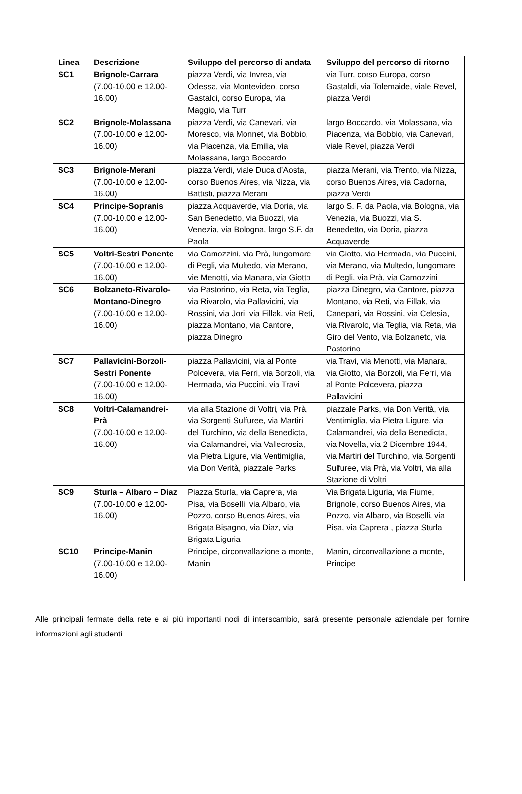| Linea | Descrizione | Sviluppo del percorso di andata | Sviluppo del percorso di ritorno |
| --- | --- | --- | --- |
| SC1 | Brignole-Carrara (7.00-10.00 e 12.00-16.00) | piazza Verdi, via Invrea, via Odessa, via Montevideo, corso Gastaldi, corso Europa, via Maggio, via Turr | via Turr, corso Europa, corso Gastaldi, via Tolemaide, viale Revel, piazza Verdi |
| SC2 | Brignole-Molassana (7.00-10.00 e 12.00-16.00) | piazza Verdi, via Canevari, via Moresco, via Monnet, via Bobbio, via Piacenza, via Emilia, via Molassana, largo Boccardo | largo Boccardo, via Molassana, via Piacenza, via Bobbio, via Canevari, viale Revel, piazza Verdi |
| SC3 | Brignole-Merani (7.00-10.00 e 12.00-16.00) | piazza Verdi, viale Duca d’Aosta, corso Buenos Aires, via Nizza, via Battisti, piazza Merani | piazza Merani, via Trento, via Nizza, corso Buenos Aires, via Cadorna, piazza Verdi |
| SC4 | Principe-Sopranis (7.00-10.00 e 12.00-16.00) | piazza Acquaverde, via Doria, via San Benedetto, via Buozzi, via Venezia, via Bologna, largo S.F. da Paola | largo S. F. da Paola, via Bologna, via Venezia, via Buozzi, via S. Benedetto, via Doria, piazza Acquaverde |
| SC5 | Voltri-Sestri Ponente (7.00-10.00 e 12.00-16.00) | via Camozzini, via Prà, lungomare di Pegli, via Multedo, via Merano, vie Menotti, via Manara, via Giotto | via Giotto, via Hermada, via Puccini, via Merano, via Multedo, lungomare di Pegli, via Prà, via Camozzini |
| SC6 | Bolzaneto-Rivarolo-Montano-Dinegro (7.00-10.00 e 12.00-16.00) | via Pastorino, via Reta, via Teglia, via Rivarolo, via Pallavicini, via Rossini, via Jori, via Fillak, via Reti, piazza Montano, via Cantore, piazza Dinegro | piazza Dinegro, via Cantore, piazza Montano, via Reti, via Fillak, via Canepari, via Rossini, via Celesia, via Rivarolo, via Teglia, via Reta, via Giro del Vento, via Bolzaneto, via Pastorino |
| SC7 | Pallavicini-Borzoli-Sestri Ponente (7.00-10.00 e 12.00-16.00) | piazza Pallavicini, via al Ponte Polcevera, via Ferri, via Borzoli, via Hermada, via Puccini, via Travi | via Travi, via Menotti, via Manara, via Giotto, via Borzoli, via Ferri, via al Ponte Polcevera, piazza Pallavicini |
| SC8 | Voltri-Calamandrei-Prà (7.00-10.00 e 12.00-16.00) | via alla Stazione di Voltri, via Prà, via Sorgenti Sulfuree, via Martiri del Turchino, via della Benedicta, via Calamandrei, via Vallecrosia, via Pietra Ligure, via Ventimiglia, via Don Verità, piazzale Parks | piazzale Parks, via Don Verità, via Ventimiglia, via Pietra Ligure, via Calamandrei, via della Benedicta, via Novella, via 2 Dicembre 1944, via Martiri del Turchino, via Sorgenti Sulfuree, via Prà, via Voltri, via alla Stazione di Voltri |
| SC9 | Sturla – Albaro – Diaz (7.00-10.00 e 12.00-16.00) | Piazza Sturla, via Caprera, via Pisa, via Boselli, via Albaro, via Pozzo, corso Buenos Aires, via Brigata Bisagno, via Diaz, via Brigata Liguria | Via Brigata Liguria, via Fiume, Brignole, corso Buenos Aires, via Pozzo, via Albaro, via Boselli, via Pisa, via Caprera , piazza Sturla |
| SC10 | Principe-Manin (7.00-10.00 e 12.00-16.00) | Principe, circonvallazione a monte, Manin | Manin, circonvallazione a monte, Principe |
Alle principali fermate della rete e ai più importanti nodi di interscambio, sarà presente personale aziendale per fornire informazioni agli studenti.